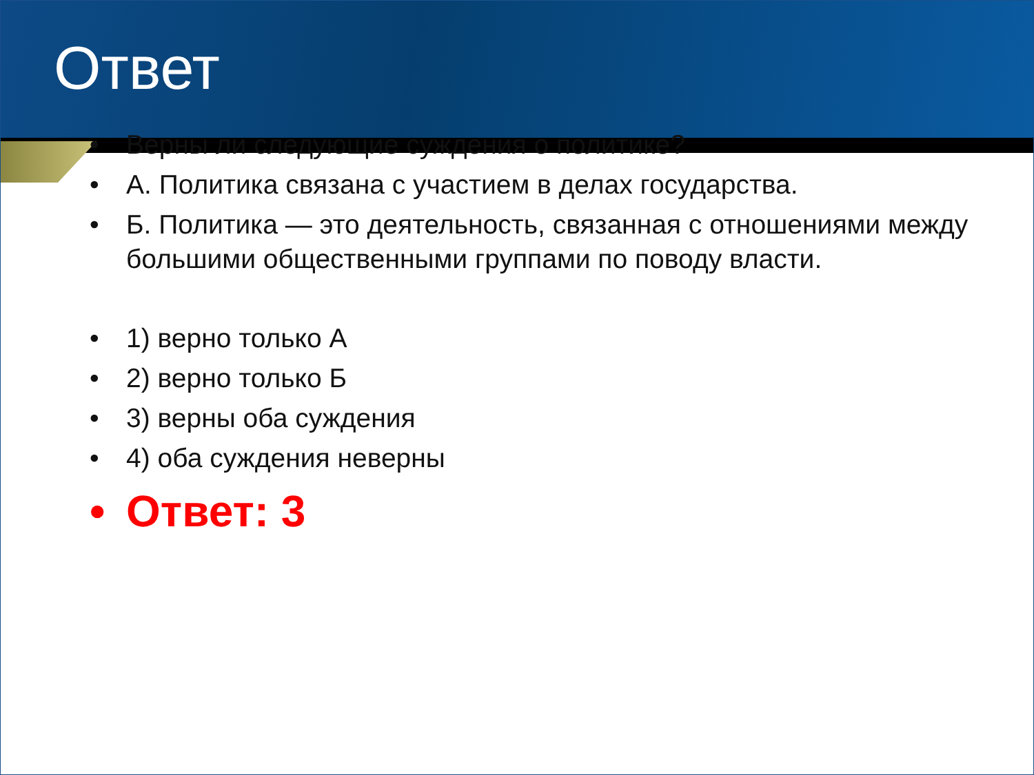Ответ
• Верны ли следующие суждения о политике?
• А. Политика связана с участием в делах государства.
• Б. Политика — это деятельность, связанная с отношениями между большими общественными группами по поводу власти.
• 1) верно только А
• 2) верно только Б
• 3) верны оба суждения
• 4) оба суждения неверны
• Ответ: 3